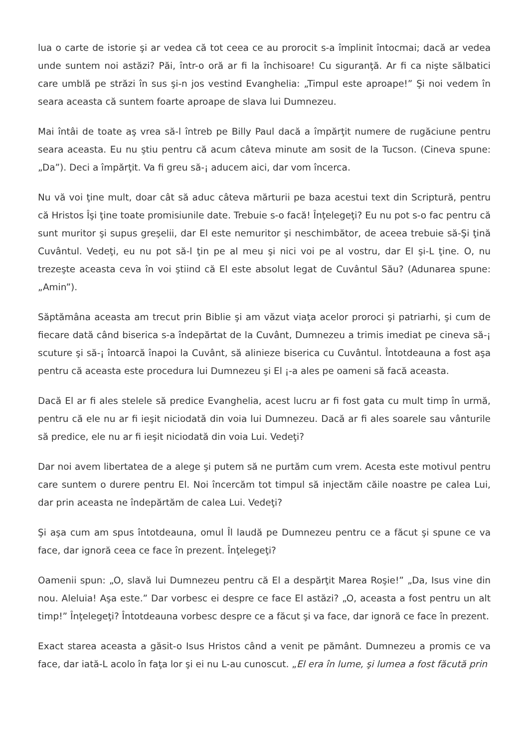lua o carte de istorie şi ar vedea că tot ceea ce au prorocit s-a împlinit întocmai; dacă ar vedea unde suntem noi astăzi? Păi, într-o oră ar fi la închisoare! Cu siguranţă. Ar fi ca nişte sălbatici care umblă pe străzi în sus şi-n jos vestind Evanghelia: „Timpul este aproape!” Şi noi vedem în seara aceasta că suntem foarte aproape de slava lui Dumnezeu.
Mai întâi de toate aş vrea să-l întreb pe Billy Paul dacă a împărţit numere de rugăciune pentru seara aceasta. Eu nu ştiu pentru că acum câteva minute am sosit de la Tucson. (Cineva spune: „Da”). Deci a împărţit. Va fi greu să-¡ aducem aici, dar vom încerca.
Nu vă voi ţine mult, doar cât să aduc câteva mărturii pe baza acestui text din Scriptură, pentru că Hristos Îşi ţine toate promisiunile date. Trebuie s-o facă! Înţelegeţi? Eu nu pot s-o fac pentru că sunt muritor şi supus greşelii, dar El este nemuritor şi neschimbător, de aceea trebuie să-Şi ţină Cuvântul. Vedeţi, eu nu pot să-l ţin pe al meu şi nici voi pe al vostru, dar El şi-L ţine. O, nu trezeşte aceasta ceva în voi ştiind că El este absolut legat de Cuvântul Său? (Adunarea spune: „Amin”).
Săptămâna aceasta am trecut prin Biblie şi am văzut viaţa acelor proroci şi patriarhi, şi cum de fiecare dată când biserica s-a îndepărtat de la Cuvânt, Dumnezeu a trimis imediat pe cineva să-¡ scuture şi să-¡ întoarcă înapoi la Cuvânt, să alinieze biserica cu Cuvântul. Întotdeauna a fost aşa pentru că aceasta este procedura lui Dumnezeu şi El ¡-a ales pe oameni să facă aceasta.
Dacă El ar fi ales stelele să predice Evanghelia, acest lucru ar fi fost gata cu mult timp în urmă, pentru că ele nu ar fi ieşit niciodată din voia lui Dumnezeu. Dacă ar fi ales soarele sau vânturile să predice, ele nu ar fi ieşit niciodată din voia Lui. Vedeţi?
Dar noi avem libertatea de a alege şi putem să ne purtăm cum vrem. Acesta este motivul pentru care suntem o durere pentru El. Noi încercăm tot timpul să injectăm căile noastre pe calea Lui, dar prin aceasta ne îndepărtăm de calea Lui. Vedeţi?
Şi aşa cum am spus întotdeauna, omul Îl laudă pe Dumnezeu pentru ce a făcut şi spune ce va face, dar ignoră ceea ce face în prezent. Înţelegeţi?
Oamenii spun: „O, slavă lui Dumnezeu pentru că El a despărţit Marea Roşie!” „Da, Isus vine din nou. Aleluia! Aşa este.” Dar vorbesc ei despre ce face El astăzi? „O, aceasta a fost pentru un alt timp!” Înţelegeţi? Întotdeauna vorbesc despre ce a făcut şi va face, dar ignoră ce face în prezent.
Exact starea aceasta a găsit-o Isus Hristos când a venit pe pământ. Dumnezeu a promis ce va face, dar iată-L acolo în faţa lor şi ei nu L-au cunoscut. „El era în lume, şi lumea a fost făcută prin